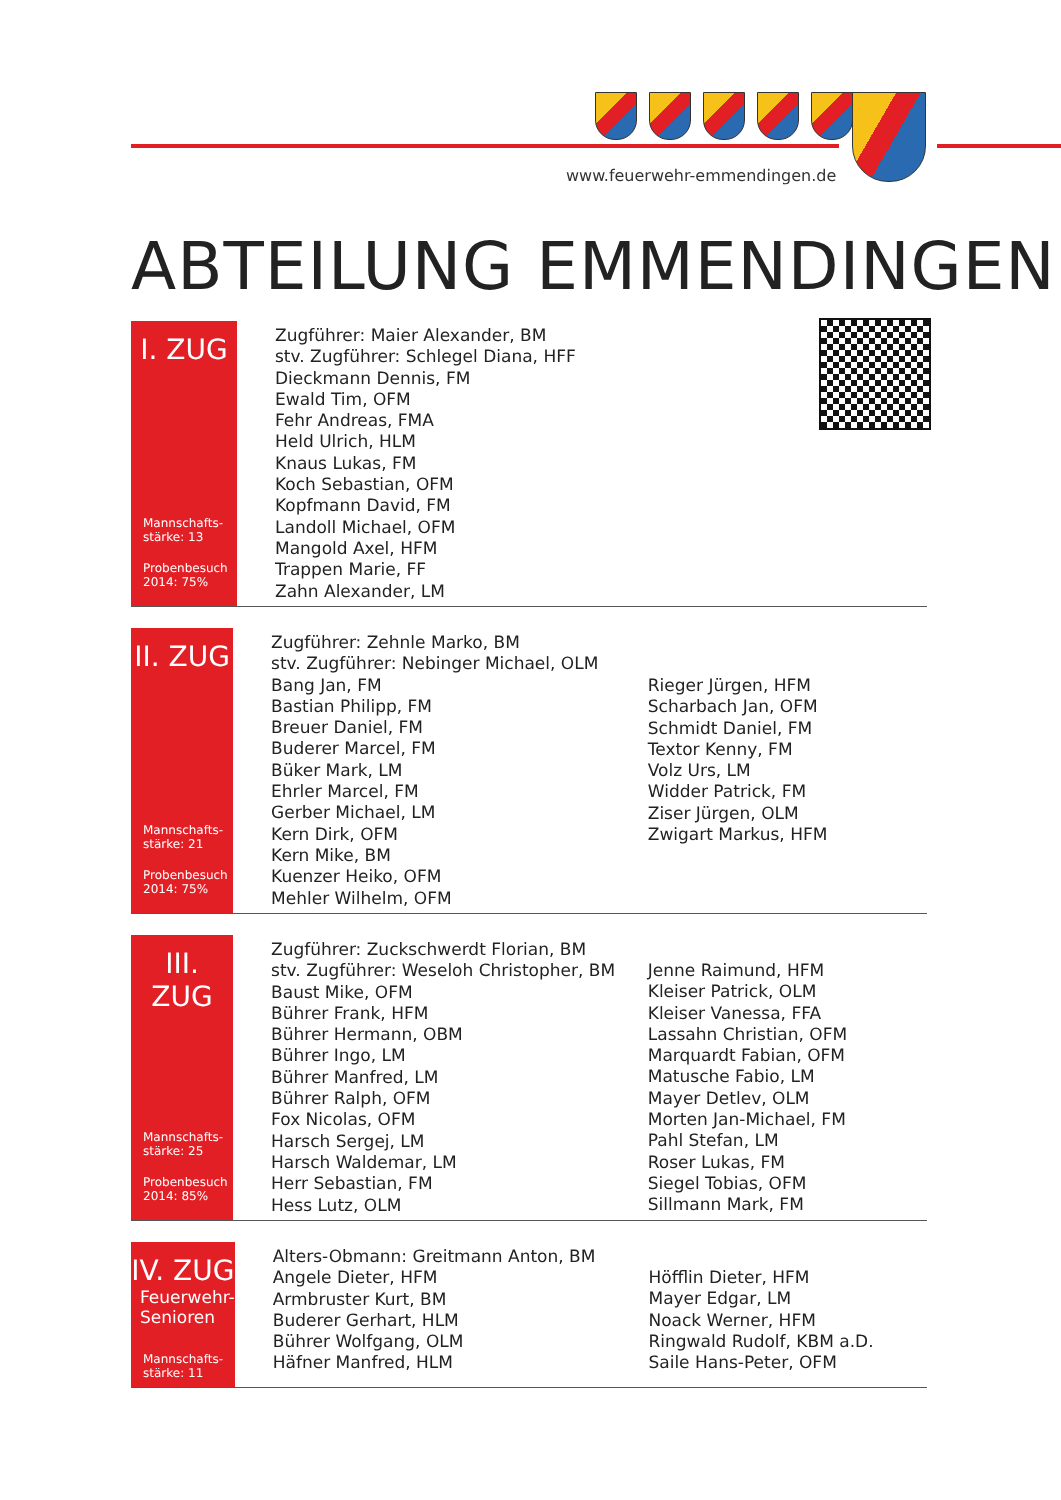www.feuerwehr-emmendingen.de
ABTEILUNG EMMENDINGEN
I. ZUG
Mannschafts-
stärke: 13
Probenbesuch
2014: 75%
Zugführer: Maier Alexander, BM
stv. Zugführer: Schlegel Diana, HFF
Dieckmann Dennis, FM
Ewald Tim, OFM
Fehr Andreas, FMA
Held Ulrich, HLM
Knaus Lukas, FM
Koch Sebastian, OFM
Kopfmann David, FM
Landoll Michael, OFM
Mangold Axel, HFM
Trappen Marie, FF
Zahn Alexander, LM
II. ZUG
Mannschafts-
stärke: 21
Probenbesuch
2014: 75%
Zugführer: Zehnle Marko, BM
stv. Zugführer: Nebinger Michael, OLM
Bang Jan, FM
Bastian Philipp, FM
Breuer Daniel, FM
Buderer Marcel, FM
Büker Mark, LM
Ehrler Marcel, FM
Gerber Michael, LM
Kern Dirk, OFM
Kern Mike, BM
Kuenzer Heiko, OFM
Mehler Wilhelm, OFM
Rieger Jürgen, HFM
Scharbach Jan, OFM
Schmidt Daniel, FM
Textor Kenny, FM
Volz Urs, LM
Widder Patrick, FM
Ziser Jürgen, OLM
Zwigart Markus, HFM
III. ZUG
Mannschafts-
stärke: 25
Probenbesuch
2014: 85%
Zugführer: Zuckschwerdt Florian, BM
stv. Zugführer: Weseloh Christopher, BM
Baust Mike, OFM
Bührer Frank, HFM
Bührer Hermann, OBM
Bührer Ingo, LM
Bührer Manfred, LM
Bührer Ralph, OFM
Fox Nicolas, OFM
Harsch Sergej, LM
Harsch Waldemar, LM
Herr Sebastian, FM
Hess Lutz, OLM
Jenne Raimund, HFM
Kleiser Patrick, OLM
Kleiser Vanessa, FFA
Lassahn Christian, OFM
Marquardt Fabian, OFM
Matusche Fabio, LM
Mayer Detlev, OLM
Morten Jan-Michael, FM
Pahl Stefan, LM
Roser Lukas, FM
Siegel Tobias, OFM
Sillmann Mark, FM
IV. ZUG
Feuerwehr-
Senioren
Mannschafts-
stärke: 11
Alters-Obmann: Greitmann Anton, BM
Angele Dieter, HFM
Armbruster Kurt, BM
Buderer Gerhart, HLM
Bührer Wolfgang, OLM
Häfner Manfred, HLM
Höfflin Dieter, HFM
Mayer Edgar, LM
Noack Werner, HFM
Ringwald Rudolf, KBM a.D.
Saile Hans-Peter, OFM